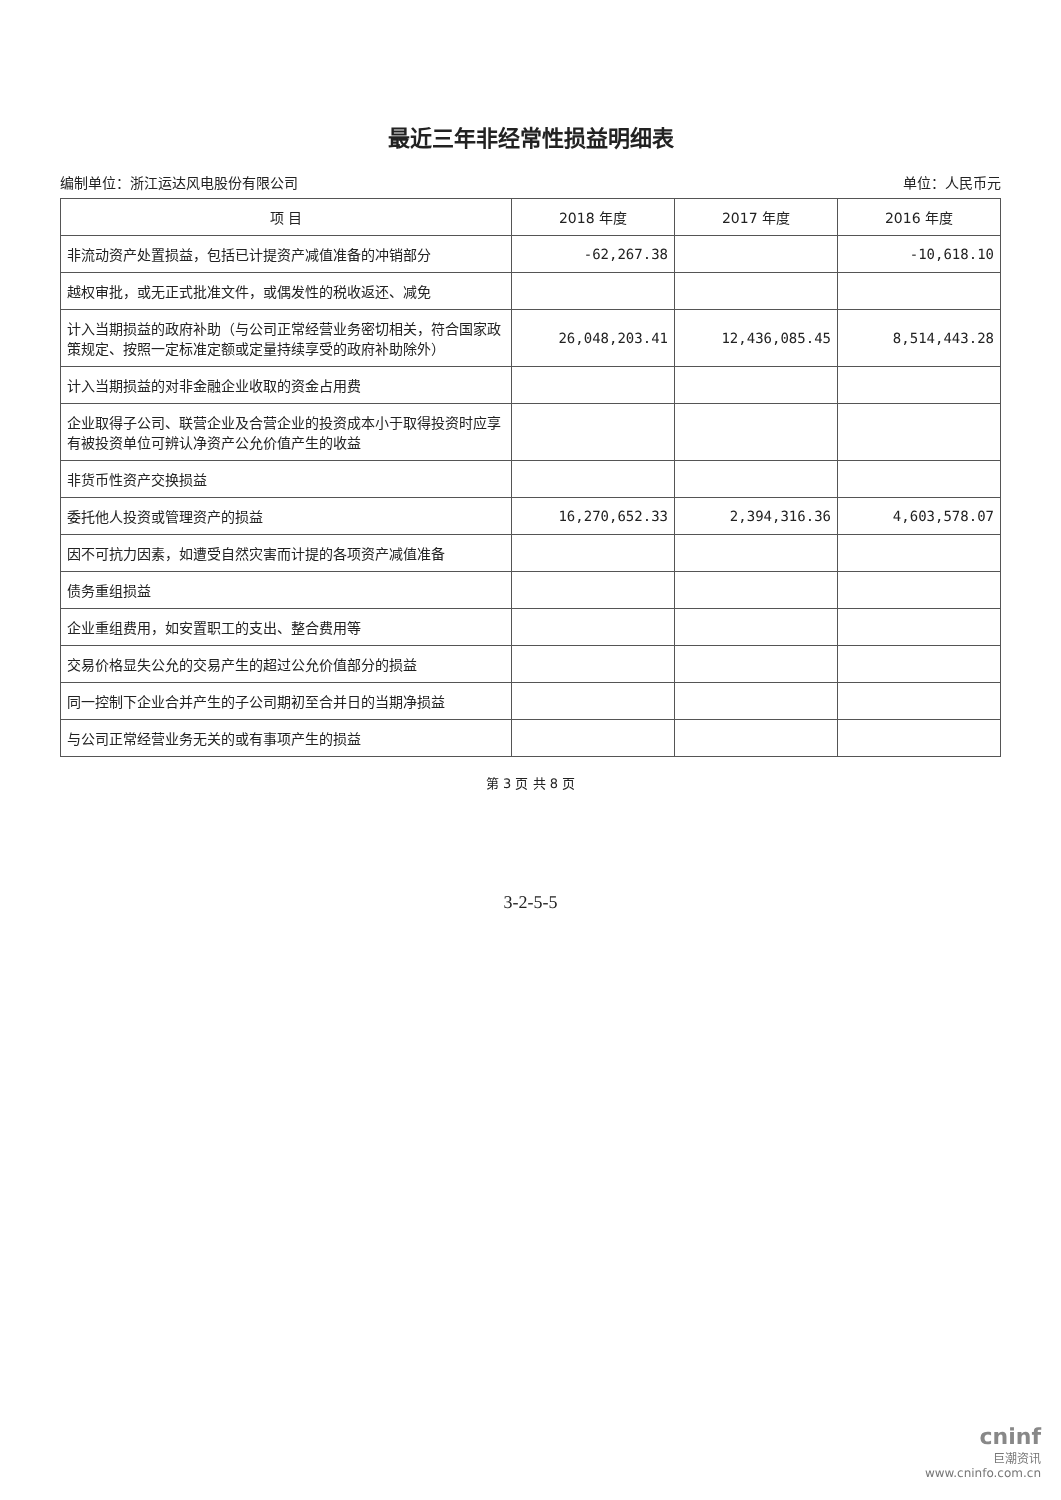最近三年非经常性损益明细表
编制单位：浙江运达风电股份有限公司 单位：人民币元
| 项 目 | 2018 年度 | 2017 年度 | 2016 年度 |
| --- | --- | --- | --- |
| 非流动资产处置损益，包括已计提资产减值准备的冲销部分 | -62,267.38 | | -10,618.10 |
| 越权审批，或无正式批准文件，或偶发性的税收返还、减免 | | | |
| 计入当期损益的政府补助（与公司正常经营业务密切相关，符合国家政策规定、按照一定标准定额或定量持续享受的政府补助除外） | 26,048,203.41 | 12,436,085.45 | 8,514,443.28 |
| 计入当期损益的对非金融企业收取的资金占用费 | | | |
| 企业取得子公司、联营企业及合营企业的投资成本小于取得投资时应享有被投资单位可辨认净资产公允价值产生的收益 | | | |
| 非货币性资产交换损益 | | | |
| 委托他人投资或管理资产的损益 | 16,270,652.33 | 2,394,316.36 | 4,603,578.07 |
| 因不可抗力因素，如遭受自然灾害而计提的各项资产减值准备 | | | |
| 债务重组损益 | | | |
| 企业重组费用，如安置职工的支出、整合费用等 | | | |
| 交易价格显失公允的交易产生的超过公允价值部分的损益 | | | |
| 同一控制下企业合并产生的子公司期初至合并日的当期净损益 | | | |
| 与公司正常经营业务无关的或有事项产生的损益 | | | |
第 3 页 共 8 页
3-2-5-5
cninf
巨潮资讯
www.cninfo.com.cn